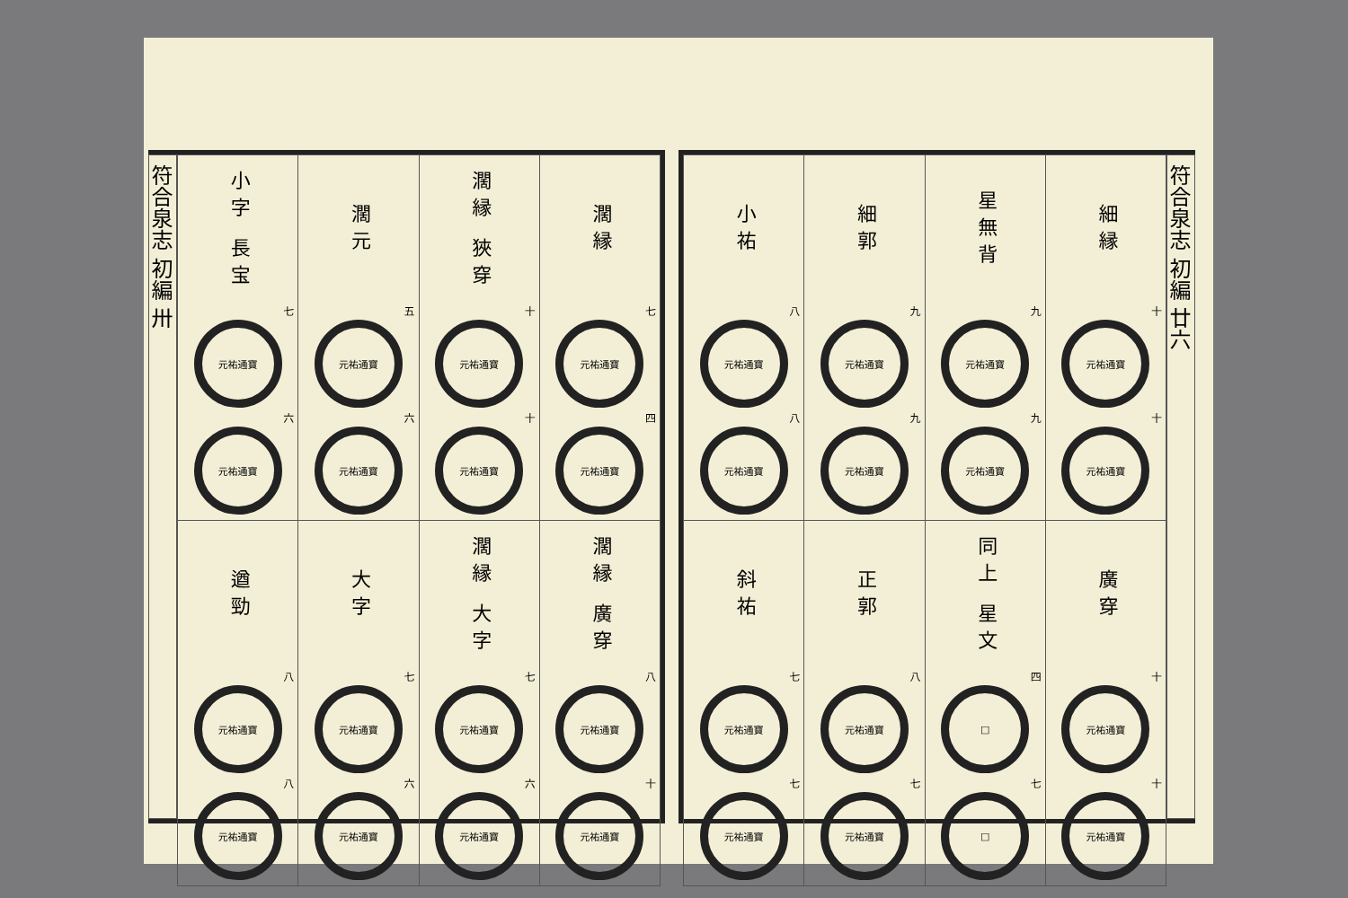符合泉志 初編 卅
| 小字 長宝 七 元祐通寶 六 元祐通寶 | 濶元 五 元祐通寶 六 元祐通寶 | 濶縁 狹穿 十 元祐通寶 十 元祐通寶 | 濶縁 七 元祐通寶 四 元祐通寶 |
| 遒勁 八 元祐通寶 八 元祐通寶 | 大字 七 元祐通寶 六 元祐通寶 | 濶縁 大字 七 元祐通寶 六 元祐通寶 | 濶縁 廣穿 八 元祐通寶 十 元祐通寶 |
| 小祐 八 元祐通寶 八 元祐通寶 | 細郭 九 元祐通寶 九 元祐通寶 | 星無背 九 元祐通寶 九 元祐通寶 | 細縁 十 元祐通寶 十 元祐通寶 |
| 斜祐 七 元祐通寶 七 元祐通寶 | 正郭 八 元祐通寶 七 元祐通寶 | 同上 星文 四 □ 七 □ | 廣穿 十 元祐通寶 十 元祐通寶 |
符合泉志 初編 廿六